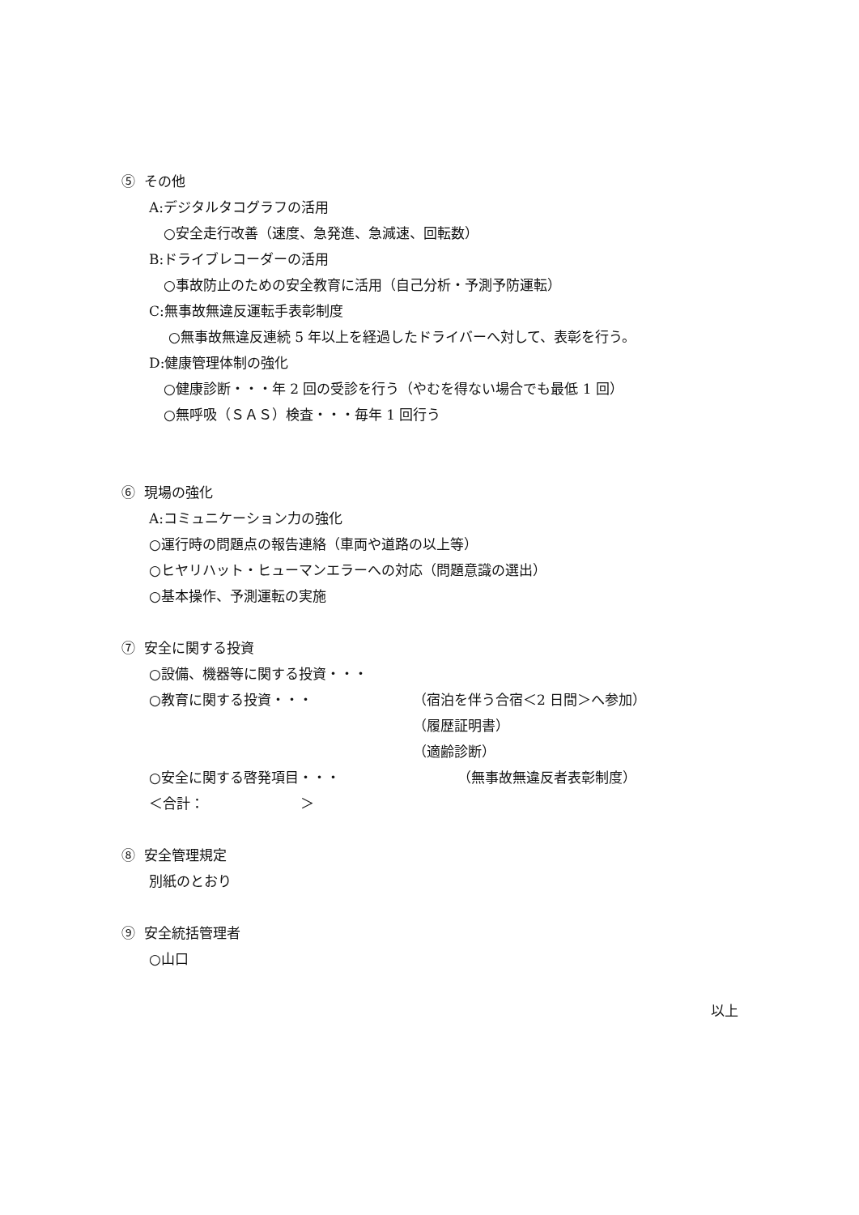⑤ その他
A:デジタルタコグラフの活用
○安全走行改善（速度、急発進、急減速、回転数）
B:ドライブレコーダーの活用
○事故防止のための安全教育に活用（自己分析・予測予防運転）
C:無事故無違反運転手表彰制度
○無事故無違反連続 5 年以上を経過したドライバーへ対して、表彰を行う。
D:健康管理体制の強化
○健康診断・・・年 2 回の受診を行う（やむを得ない場合でも最低 1 回）
○無呼吸（ＳＡＳ）検査・・・毎年 1 回行う
⑥ 現場の強化
A:コミュニケーション力の強化
○運行時の問題点の報告連絡（車両や道路の以上等）
○ヒヤリハット・ヒューマンエラーへの対応（問題意識の選出）
○基本操作、予測運転の実施
⑦ 安全に関する投資
○設備、機器等に関する投資・・・
○教育に関する投資・・・ （宿泊を伴う合宿＜2 日間＞へ参加） （履歴証明書） （適齢診断）
○安全に関する啓発項目・・・ （無事故無違反者表彰制度）
＜合計：　　　　　　　＞
⑧ 安全管理規定
別紙のとおり
⑨ 安全統括管理者
○山口
以上